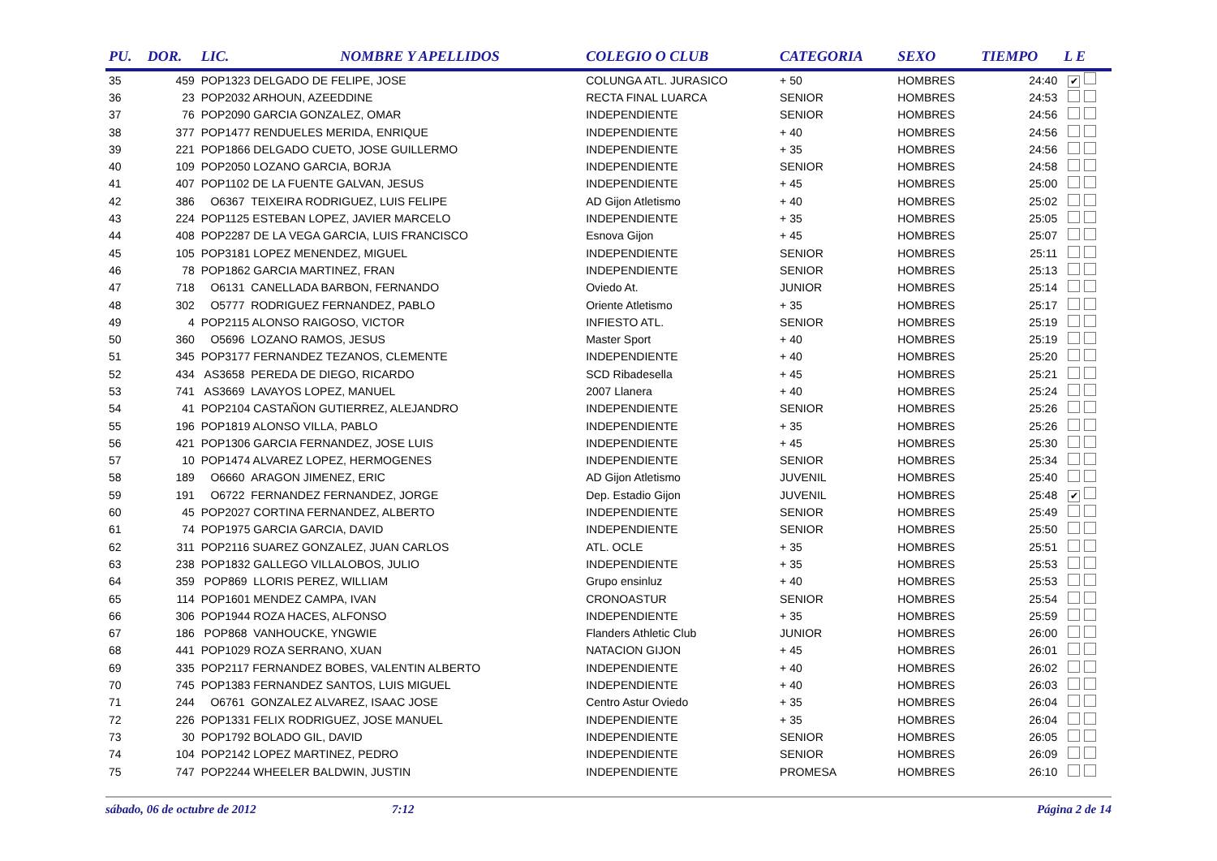| PU. | DOR. | LIC. | NOMBRE Y APELLIDOS | COLEGIO O CLUB | CATEGORIA | SEXO | TIEMPO | L E |
| --- | --- | --- | --- | --- | --- | --- | --- | --- |
| 35 | 459 | POP1323 DELGADO DE FELIPE, JOSE | | COLUNGA ATL. JURASICO | + 50 | HOMBRES | 24:40 | ✔ |
| 36 | 23 | POP2032 ARHOUN, AZEEDDINE | | RECTA FINAL LUARCA | SENIOR | HOMBRES | 24:53 | |
| 37 | 76 | POP2090 GARCIA GONZALEZ, OMAR | | INDEPENDIENTE | SENIOR | HOMBRES | 24:56 | |
| 38 | 377 | POP1477 RENDUELES MERIDA, ENRIQUE | | INDEPENDIENTE | + 40 | HOMBRES | 24:56 | |
| 39 | 221 | POP1866 DELGADO CUETO, JOSE GUILLERMO | | INDEPENDIENTE | + 35 | HOMBRES | 24:56 | |
| 40 | 109 | POP2050 LOZANO GARCIA, BORJA | | INDEPENDIENTE | SENIOR | HOMBRES | 24:58 | |
| 41 | 407 | POP1102 DE LA FUENTE GALVAN, JESUS | | INDEPENDIENTE | + 45 | HOMBRES | 25:00 | |
| 42 | 386 | O6367 TEIXEIRA RODRIGUEZ, LUIS FELIPE | | AD Gijon Atletismo | + 40 | HOMBRES | 25:02 | |
| 43 | 224 | POP1125 ESTEBAN LOPEZ, JAVIER MARCELO | | INDEPENDIENTE | + 35 | HOMBRES | 25:05 | |
| 44 | 408 | POP2287 DE LA VEGA GARCIA, LUIS FRANCISCO | | Esnova Gijon | + 45 | HOMBRES | 25:07 | |
| 45 | 105 | POP3181 LOPEZ MENENDEZ, MIGUEL | | INDEPENDIENTE | SENIOR | HOMBRES | 25:11 | |
| 46 | 78 | POP1862 GARCIA MARTINEZ, FRAN | | INDEPENDIENTE | SENIOR | HOMBRES | 25:13 | |
| 47 | 718 | O6131 CANELLADA BARBON, FERNANDO | | Oviedo At. | JUNIOR | HOMBRES | 25:14 | |
| 48 | 302 | O5777 RODRIGUEZ FERNANDEZ, PABLO | | Oriente Atletismo | + 35 | HOMBRES | 25:17 | |
| 49 | 4 | POP2115 ALONSO RAIGOSO, VICTOR | | INFIESTO ATL. | SENIOR | HOMBRES | 25:19 | |
| 50 | 360 | O5696 LOZANO RAMOS, JESUS | | Master Sport | + 40 | HOMBRES | 25:19 | |
| 51 | 345 | POP3177 FERNANDEZ TEZANOS, CLEMENTE | | INDEPENDIENTE | + 40 | HOMBRES | 25:20 | |
| 52 | 434 | AS3658 PEREDA DE DIEGO, RICARDO | | SCD Ribadesella | + 45 | HOMBRES | 25:21 | |
| 53 | 741 | AS3669 LAVAYOS LOPEZ, MANUEL | | 2007 Llanera | + 40 | HOMBRES | 25:24 | |
| 54 | 41 | POP2104 CASTAÑON GUTIERREZ, ALEJANDRO | | INDEPENDIENTE | SENIOR | HOMBRES | 25:26 | |
| 55 | 196 | POP1819 ALONSO VILLA, PABLO | | INDEPENDIENTE | + 35 | HOMBRES | 25:26 | |
| 56 | 421 | POP1306 GARCIA FERNANDEZ, JOSE LUIS | | INDEPENDIENTE | + 45 | HOMBRES | 25:30 | |
| 57 | 10 | POP1474 ALVAREZ LOPEZ, HERMOGENES | | INDEPENDIENTE | SENIOR | HOMBRES | 25:34 | |
| 58 | 189 | O6660 ARAGON JIMENEZ, ERIC | | AD Gijon Atletismo | JUVENIL | HOMBRES | 25:40 | |
| 59 | 191 | O6722 FERNANDEZ FERNANDEZ, JORGE | | Dep. Estadio Gijon | JUVENIL | HOMBRES | 25:48 | ✔ |
| 60 | 45 | POP2027 CORTINA FERNANDEZ, ALBERTO | | INDEPENDIENTE | SENIOR | HOMBRES | 25:49 | |
| 61 | 74 | POP1975 GARCIA GARCIA, DAVID | | INDEPENDIENTE | SENIOR | HOMBRES | 25:50 | |
| 62 | 311 | POP2116 SUAREZ GONZALEZ, JUAN CARLOS | | ATL. OCLE | + 35 | HOMBRES | 25:51 | |
| 63 | 238 | POP1832 GALLEGO VILLALOBOS, JULIO | | INDEPENDIENTE | + 35 | HOMBRES | 25:53 | |
| 64 | 359 | POP869 LLORIS PEREZ, WILLIAM | | Grupo ensinluz | + 40 | HOMBRES | 25:53 | |
| 65 | 114 | POP1601 MENDEZ CAMPA, IVAN | | CRONOASTUR | SENIOR | HOMBRES | 25:54 | |
| 66 | 306 | POP1944 ROZA HACES, ALFONSO | | INDEPENDIENTE | + 35 | HOMBRES | 25:59 | |
| 67 | 186 | POP868 VANHOUCKE, YNGWIE | | Flanders Athletic Club | JUNIOR | HOMBRES | 26:00 | |
| 68 | 441 | POP1029 ROZA SERRANO, XUAN | | NATACION GIJON | + 45 | HOMBRES | 26:01 | |
| 69 | 335 | POP2117 FERNANDEZ BOBES, VALENTIN ALBERTO | | INDEPENDIENTE | + 40 | HOMBRES | 26:02 | |
| 70 | 745 | POP1383 FERNANDEZ SANTOS, LUIS MIGUEL | | INDEPENDIENTE | + 40 | HOMBRES | 26:03 | |
| 71 | 244 | O6761 GONZALEZ ALVAREZ, ISAAC JOSE | | Centro Astur Oviedo | + 35 | HOMBRES | 26:04 | |
| 72 | 226 | POP1331 FELIX RODRIGUEZ, JOSE MANUEL | | INDEPENDIENTE | + 35 | HOMBRES | 26:04 | |
| 73 | 30 | POP1792 BOLADO GIL, DAVID | | INDEPENDIENTE | SENIOR | HOMBRES | 26:05 | |
| 74 | 104 | POP2142 LOPEZ MARTINEZ, PEDRO | | INDEPENDIENTE | SENIOR | HOMBRES | 26:09 | |
| 75 | 747 | POP2244 WHEELER BALDWIN, JUSTIN | | INDEPENDIENTE | PROMESA | HOMBRES | 26:10 | |
sábado, 06 de octubre de 2012 7:12 Página 2 de 14